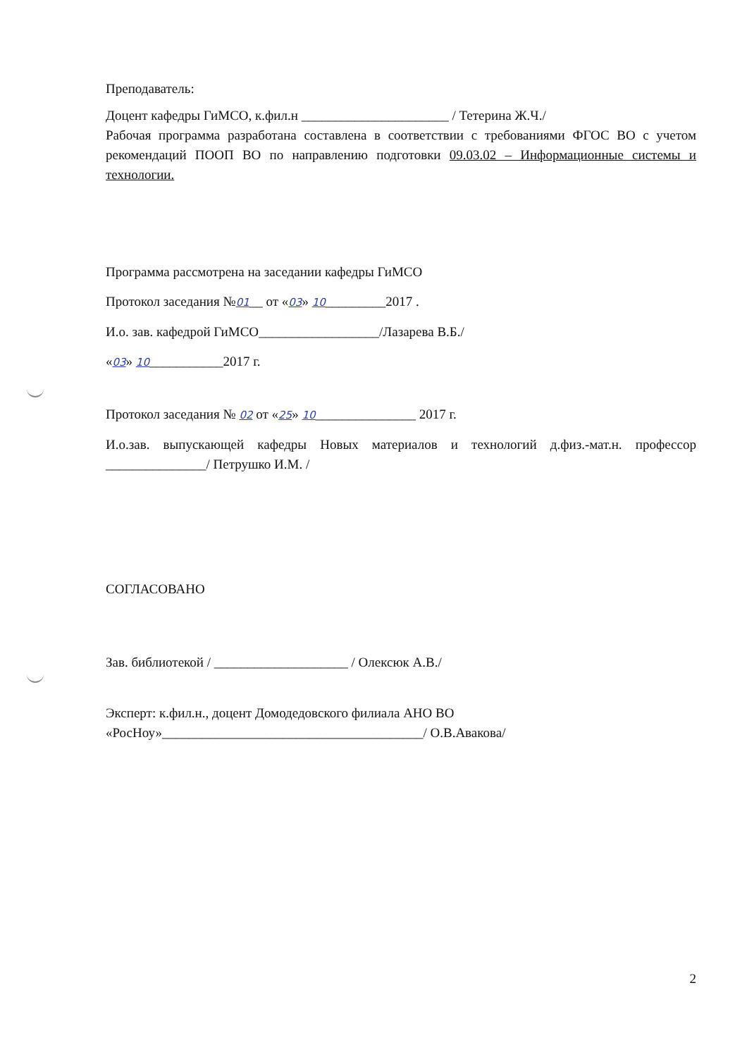Преподаватель:
Доцент кафедры ГиМСО, к.фил.н ______________________ / Тетерина Ж.Ч./
Рабочая программа разработана составлена в соответствии с требованиями ФГОС ВО с учетом рекомендаций ПООП ВО по направлению подготовки 09.03.02 – Информационные системы и технологии.
Программа рассмотрена на заседании кафедры ГиМСО
Протокол заседания №01__ от «03» 10_________2017 .
И.о. зав. кафедрой ГиМСО__________________/Лазарева В.Б./
«03» 10___________2017 г.
Протокол заседания № 02 от «25» 10_______________ 2017 г.
И.о.зав. выпускающей кафедры Новых материалов и технологий д.физ.-мат.н. профессор _______________/ Петрушко И.М. /
СОГЛАСОВАНО
Зав. библиотекой / ____________________ / Олексюк А.В./
Эксперт: к.фил.н., доцент Домодедовского филиала АНО ВО
«РосНоу»_______________________________________/ О.В.Авакова/
2